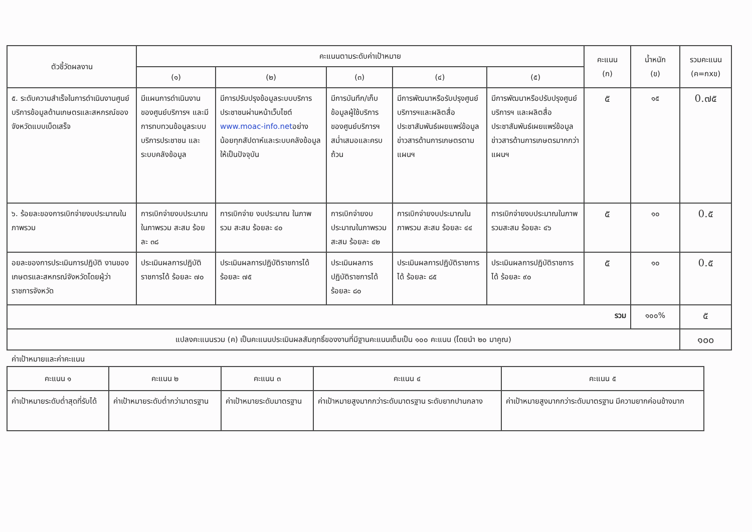| ตัวชี้วัดผลงาน | คะแนนตามระดับค่าเป้าหมาย | | | | | คะแนน (ก) | น้ำหนัก (ข) | รวมคะแนน (ค=กxข) |
| --- | --- | --- | --- | --- | --- | --- | --- | --- |
| | (๑) | (๒) | (๓) | (๔) | (๕) | | | |
| ๕. ระดับความสำเร็จในการดำเนินงานศูนย์บริการข้อมูลด้านเกษตรและสหกรณ์ของจังหวัดแบบเบ็ดเสร็จ | มีแผนการดำเนินงานของศูนย์บริการฯ และมีการทบทวนข้อมูลระบบบริการประชาชน และระบบคลังข้อมูล | มีการปรับปรุงข้อมูลระบบบริการประชาชนผ่านหน้าเว็บไซต์ www.moac-info.net อย่างน้อยทุกสัปดาห์และระบบคลังข้อมูลให้เป็นปัจจุบัน | มีการบันทึก/เก็บข้อมูลผู้ใช้บริการของศูนย์บริการฯ สม่ำเสมอและครบถ้วน | มีการพัฒนาหรือรับปรุงศูนย์บริการฯและผลิตสื่อประชาสัมพันธ์เผยแพร่ข้อมูลข่าวสารด้านการเกษตรตามแผนฯ | มีการพัฒนาหรือปรับปรุงศูนย์บริการฯ และผลิตสื่อประชาสัมพันธ์เผยแพร่ข้อมูลข่าวสารด้านการเกษตรมากกว่าแผนฯ | ๕ | ๑๕ | 0.๗๕ |
| ๖. ร้อยละของการเบิกจ่ายงบประมาณในภาพรวม | การเบิกจ่ายงบประมาณในภาพรวม สะสม ร้อยละ ๓๘ | การเบิกจ่าย งบประมาณ ในภาพรวม สะสม ร้อยละ ๔๐ | การเบิกจ่ายงบประมาณในภาพรวม สะสม ร้อยละ ๔๒ | การเบิกจ่ายงบประมาณในภาพรวม สะสม ร้อยละ ๔๔ | การเบิกจ่ายงบประมาณในภาพรวมสะสม ร้อยละ ๔๖ | ๕ | ๑๐ | 0.๕ |
| อยละของการประเมินการปฏิบัติ งานของเกษตรและสหกรณ์จังหวัดโดยผู้ว่าราชการจังหวัด | ประเมินผลการปฏิบัติราชการได้ ร้อยละ ๗๐ | ประเมินผลการปฏิบัติราชการได้ ร้อยละ ๗๕ | ประเมินผลการปฏิบัติราชการได้ ร้อยละ ๘๐ | ประเมินผลการปฏิบัติราชการได้ ร้อยละ ๘๕ | ประเมินผลการปฏิบัติราชการได้ ร้อยละ ๙๐ | ๕ | ๑๐ | 0.๕ |
| รวม | | | | | | | ๑๐๐% | ๕ |
| แปลงคะแนนรวม (ค) เป็นคะแนนประเมินผลสัมฤทธิ์ของงานที่มีฐานคะแนนเต็มเป็น ๑๐๐ คะแนน (โดยนำ ๒๐ มาคูณ) | | | | | | | | ๑๐๐ |
ค่าเป้าหมายและค่าคะแนน
| คะแนน ๑ | คะแนน ๒ | คะแนน ๓ | คะแนน ๔ | คะแนน ๕ |
| --- | --- | --- | --- | --- |
| ค่าเป้าหมายระดับต่ำสุดที่รับได้ | ค่าเป้าหมายระดับต่ำกว่ามาตรฐาน | ค่าเป้าหมายระดับมาตรฐาน | ค่าเป้าหมายสูงมากกว่าระดับมาตรฐาน ระดับยากปานกลาง | ค่าเป้าหมายสูงมากกว่าระดับมาตรฐาน มีความยากค่อนข้างมาก |